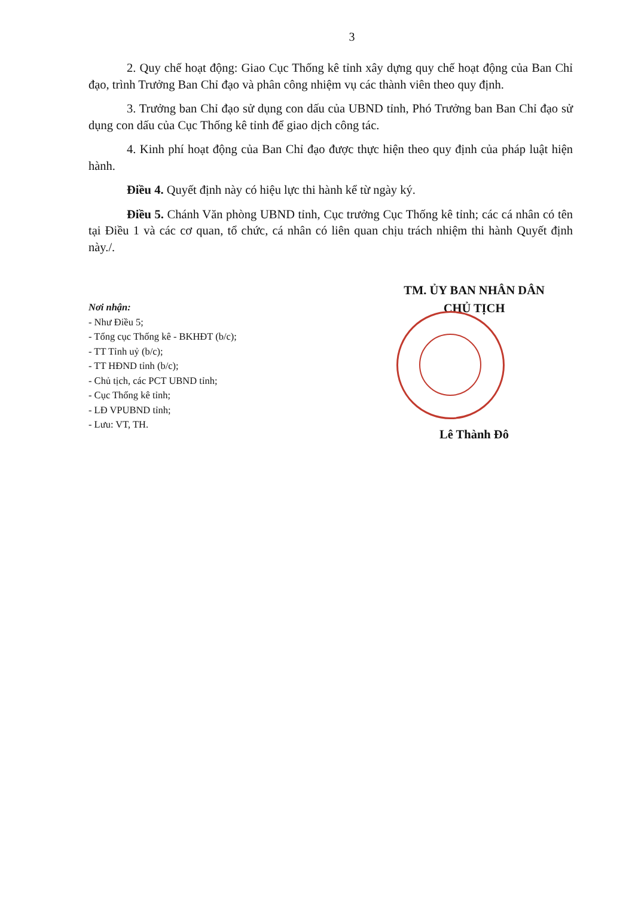3
2. Quy chế hoạt động: Giao Cục Thống kê tỉnh xây dựng quy chế hoạt động của Ban Chỉ đạo, trình Trưởng Ban Chỉ đạo và phân công nhiệm vụ các thành viên theo quy định.
3. Trưởng ban Chỉ đạo sử dụng con dấu của UBND tỉnh, Phó Trưởng ban Ban Chỉ đạo sử dụng con dấu của Cục Thống kê tỉnh để giao dịch công tác.
4. Kinh phí hoạt động của Ban Chỉ đạo được thực hiện theo quy định của pháp luật hiện hành.
Điều 4. Quyết định này có hiệu lực thi hành kể từ ngày ký.
Điều 5. Chánh Văn phòng UBND tỉnh, Cục trưởng Cục Thống kê tỉnh; các cá nhân có tên tại Điều 1 và các cơ quan, tổ chức, cá nhân có liên quan chịu trách nhiệm thi hành Quyết định này./.
Nơi nhận:
- Như Điều 5;
- Tổng cục Thống kê - BKHĐT (b/c);
- TT Tỉnh uỷ (b/c);
- TT HĐND tỉnh (b/c);
- Chủ tịch, các PCT UBND tỉnh;
- Cục Thống kê tỉnh;
- LĐ VPUBND tỉnh;
- Lưu: VT, TH.
TM. ỦY BAN NHÂN DÂN
CHỦ TỊCH
Lê Thành Đô